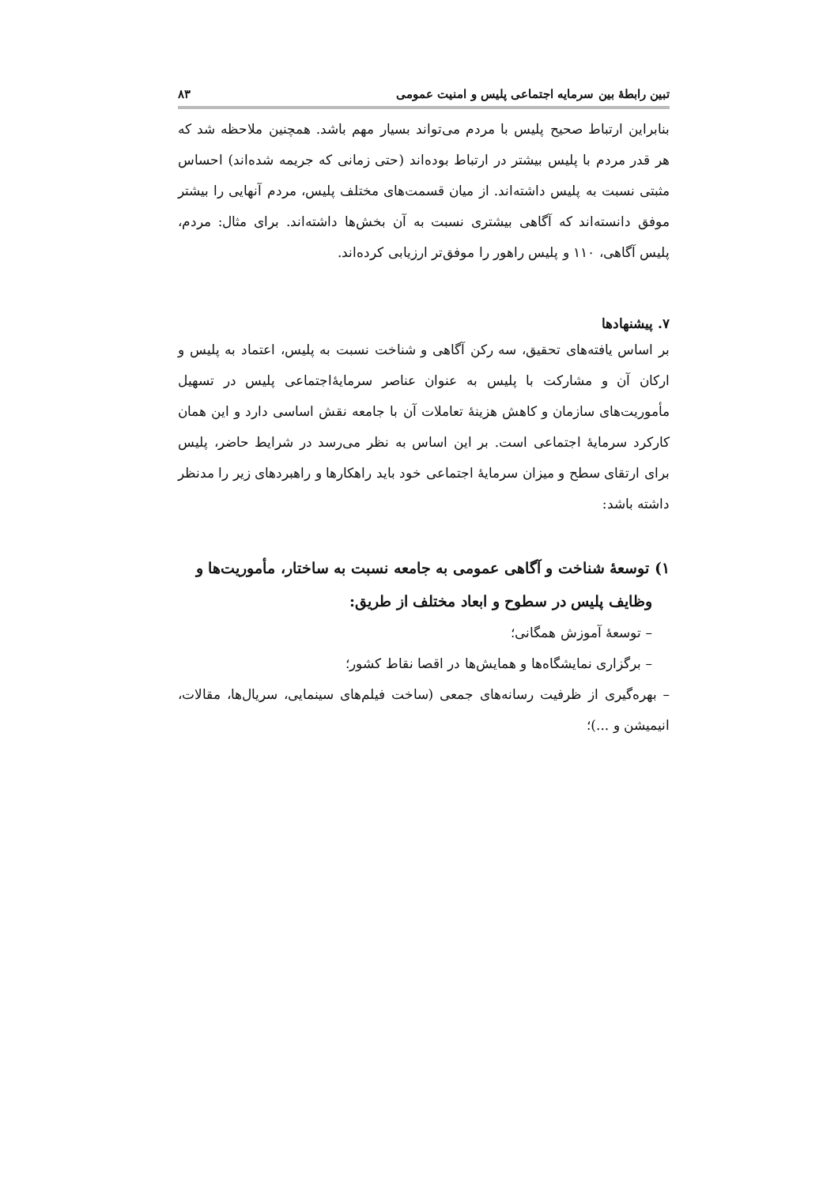تبین رابطۀ بین سرمایه اجتماعی پلیس و امنیت عمومی ۸۳
بنابراین ارتباط صحیح پلیس با مردم می‌تواند بسیار مهم باشد. همچنین ملاحظه شد که هر قدر مردم با پلیس بیشتر در ارتباط بوده‌اند (حتی زمانی که جریمه شده‌اند) احساس مثبتی نسبت به پلیس داشته‌اند. از میان قسمت‌های مختلف پلیس، مردم آنهایی را بیشتر موفق دانسته‌اند که آگاهی بیشتری نسبت به آن بخش‌ها داشته‌اند. برای مثال: مردم، پلیس آگاهی، ۱۱۰ و پلیس راهور را موفق‌تر ارزیابی کرده‌اند.
۷. پیشنهادها
بر اساس یافته‌های تحقیق، سه رکن آگاهی و شناخت نسبت به پلیس، اعتماد به پلیس و ارکان آن و مشارکت با پلیس به عنوان عناصر سرمایۀاجتماعی پلیس در تسهیل مأموریت‌های سازمان و کاهش هزینۀ تعاملات آن با جامعه نقش اساسی دارد و این همان کارکرد سرمایۀ اجتماعی است. بر این اساس به نظر می‌رسد در شرایط حاضر، پلیس برای ارتقای سطح و میزان سرمایۀ اجتماعی خود باید راهکارها و راهبردهای زیر را مدنظر داشته باشد:
۱) توسعۀ شناخت و آگاهی عمومی به جامعه نسبت به ساختار، مأموریت‌ها و
وظایف پلیس در سطوح و ابعاد مختلف از طریق:
– توسعۀ آموزش همگانی؛
– برگزاری نمایشگاه‌ها و همایش‌ها در اقصا نقاط کشور؛
– بهره‌گیری از ظرفیت رسانه‌های جمعی (ساخت فیلم‌های سینمایی، سریال‌ها، مقالات، انیمیشن و ...)؛